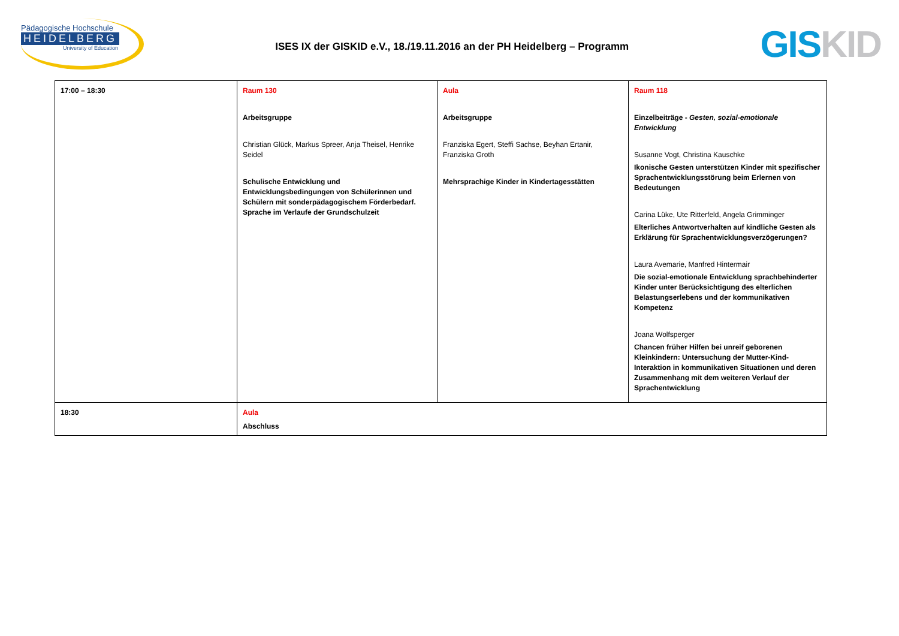Pädagogische Hochschule
HEIDELBERG
University of Education
ISES IX der GISKID e.V., 18./19.11.2016 an der PH Heidelberg – Programm
GIS KID
| 17:00 – 18:30 | Raum 130 Arbeitsgruppe Christian Glück, Markus Spreer, Anja Theisel, Henrike Seidel Schulische Entwicklung und Entwicklungsbedingungen von Schülerinnen und Schülern mit sonderpädagogischem Förderbedarf. Sprache im Verlaufe der Grundschulzeit | Aula Arbeitsgruppe Franziska Egert, Steffi Sachse, Beyhan Ertanir, Franziska Groth Mehrsprachige Kinder in Kindertagesstätten | Raum 118 Einzelbeiträge - Gesten, sozial-emotionale Entwicklung Susanne Vogt, Christina Kauschke Ikonische Gesten unterstützen Kinder mit spezifischer Sprachentwicklungsstörung beim Erlernen von Bedeutungen Carina Lüke, Ute Ritterfeld, Angela Grimminger Elterliches Antwortverhalten auf kindliche Gesten als Erklärung für Sprachentwicklungsverzögerungen? Laura Avemarie, Manfred Hintermair Die sozial-emotionale Entwicklung sprachbehinderter Kinder unter Berücksichtigung des elterlichen Belastungserlebens und der kommunikativen Kompetenz Joana Wolfsperger Chancen früher Hilfen bei unreif geborenen Kleinkindern: Untersuchung der Mutter-Kind-Interaktion in kommunikativen Situationen und deren Zusammenhang mit dem weiteren Verlauf der Sprachentwicklung |
| 18:30 | Aula Abschluss | | |